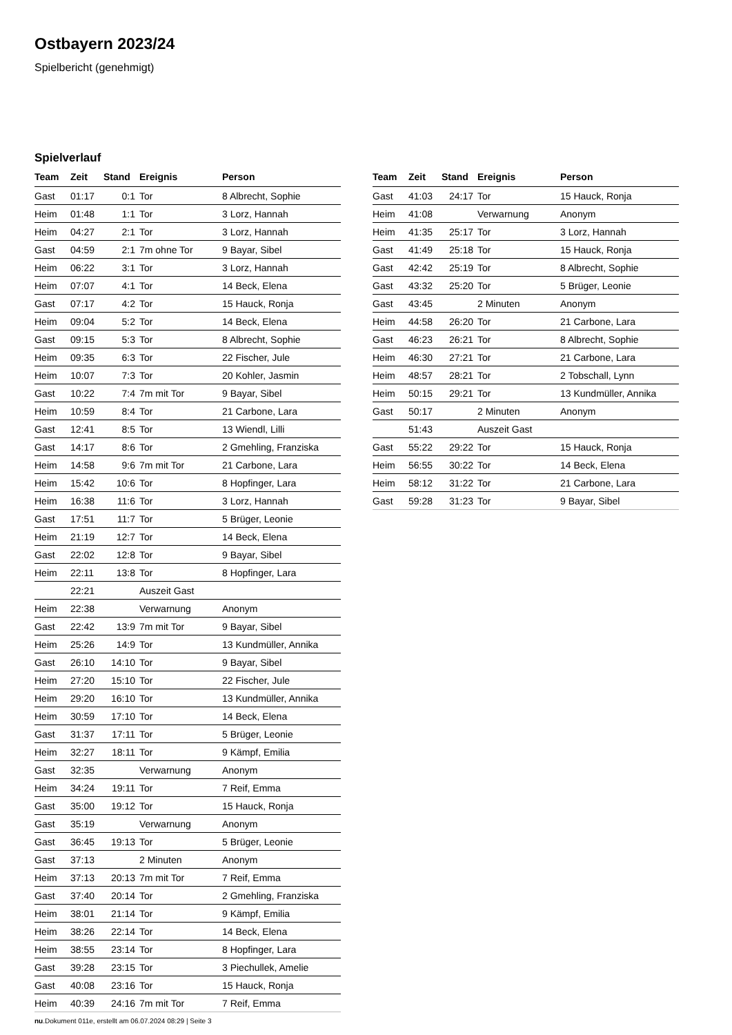Ostbayern 2023/24
Spielbericht (genehmigt)
Spielverlauf
| Team | Zeit | Stand | Ereignis | Person |
| --- | --- | --- | --- | --- |
| Gast | 01:17 | 0:1 | Tor | 8 Albrecht, Sophie |
| Heim | 01:48 | 1:1 | Tor | 3 Lorz, Hannah |
| Heim | 04:27 | 2:1 | Tor | 3 Lorz, Hannah |
| Gast | 04:59 | 2:1 | 7m ohne Tor | 9 Bayar, Sibel |
| Heim | 06:22 | 3:1 | Tor | 3 Lorz, Hannah |
| Heim | 07:07 | 4:1 | Tor | 14 Beck, Elena |
| Gast | 07:17 | 4:2 | Tor | 15 Hauck, Ronja |
| Heim | 09:04 | 5:2 | Tor | 14 Beck, Elena |
| Gast | 09:15 | 5:3 | Tor | 8 Albrecht, Sophie |
| Heim | 09:35 | 6:3 | Tor | 22 Fischer, Jule |
| Heim | 10:07 | 7:3 | Tor | 20 Kohler, Jasmin |
| Gast | 10:22 | 7:4 | 7m mit Tor | 9 Bayar, Sibel |
| Heim | 10:59 | 8:4 | Tor | 21 Carbone, Lara |
| Gast | 12:41 | 8:5 | Tor | 13 Wiendl, Lilli |
| Gast | 14:17 | 8:6 | Tor | 2 Gmehling, Franziska |
| Heim | 14:58 | 9:6 | 7m mit Tor | 21 Carbone, Lara |
| Heim | 15:42 | 10:6 | Tor | 8 Hopfinger, Lara |
| Heim | 16:38 | 11:6 | Tor | 3 Lorz, Hannah |
| Gast | 17:51 | 11:7 | Tor | 5 Brüger, Leonie |
| Heim | 21:19 | 12:7 | Tor | 14 Beck, Elena |
| Gast | 22:02 | 12:8 | Tor | 9 Bayar, Sibel |
| Heim | 22:11 | 13:8 | Tor | 8 Hopfinger, Lara |
| | 22:21 | | Auszeit Gast | |
| Heim | 22:38 | | Verwarnung | Anonym |
| Gast | 22:42 | 13:9 | 7m mit Tor | 9 Bayar, Sibel |
| Heim | 25:26 | 14:9 | Tor | 13 Kundmüller, Annika |
| Gast | 26:10 | 14:10 | Tor | 9 Bayar, Sibel |
| Heim | 27:20 | 15:10 | Tor | 22 Fischer, Jule |
| Heim | 29:20 | 16:10 | Tor | 13 Kundmüller, Annika |
| Heim | 30:59 | 17:10 | Tor | 14 Beck, Elena |
| Gast | 31:37 | 17:11 | Tor | 5 Brüger, Leonie |
| Heim | 32:27 | 18:11 | Tor | 9 Kämpf, Emilia |
| Gast | 32:35 | | Verwarnung | Anonym |
| Heim | 34:24 | 19:11 | Tor | 7 Reif, Emma |
| Gast | 35:00 | 19:12 | Tor | 15 Hauck, Ronja |
| Gast | 35:19 | | Verwarnung | Anonym |
| Gast | 36:45 | 19:13 | Tor | 5 Brüger, Leonie |
| Gast | 37:13 | | 2 Minuten | Anonym |
| Heim | 37:13 | 20:13 | 7m mit Tor | 7 Reif, Emma |
| Gast | 37:40 | 20:14 | Tor | 2 Gmehling, Franziska |
| Heim | 38:01 | 21:14 | Tor | 9 Kämpf, Emilia |
| Heim | 38:26 | 22:14 | Tor | 14 Beck, Elena |
| Heim | 38:55 | 23:14 | Tor | 8 Hopfinger, Lara |
| Gast | 39:28 | 23:15 | Tor | 3 Piechullek, Amelie |
| Gast | 40:08 | 23:16 | Tor | 15 Hauck, Ronja |
| Heim | 40:39 | 24:16 | 7m mit Tor | 7 Reif, Emma |
| Team | Zeit | Stand | Ereignis | Person |
| --- | --- | --- | --- | --- |
| Gast | 41:03 | 24:17 | Tor | 15 Hauck, Ronja |
| Heim | 41:08 | | Verwarnung | Anonym |
| Heim | 41:35 | 25:17 | Tor | 3 Lorz, Hannah |
| Gast | 41:49 | 25:18 | Tor | 15 Hauck, Ronja |
| Gast | 42:42 | 25:19 | Tor | 8 Albrecht, Sophie |
| Gast | 43:32 | 25:20 | Tor | 5 Brüger, Leonie |
| Gast | 43:45 | | 2 Minuten | Anonym |
| Heim | 44:58 | 26:20 | Tor | 21 Carbone, Lara |
| Gast | 46:23 | 26:21 | Tor | 8 Albrecht, Sophie |
| Heim | 46:30 | 27:21 | Tor | 21 Carbone, Lara |
| Heim | 48:57 | 28:21 | Tor | 2 Tobschall, Lynn |
| Heim | 50:15 | 29:21 | Tor | 13 Kundmüller, Annika |
| Gast | 50:17 | | 2 Minuten | Anonym |
| | 51:43 | | Auszeit Gast | |
| Gast | 55:22 | 29:22 | Tor | 15 Hauck, Ronja |
| Heim | 56:55 | 30:22 | Tor | 14 Beck, Elena |
| Heim | 58:12 | 31:22 | Tor | 21 Carbone, Lara |
| Gast | 59:28 | 31:23 | Tor | 9 Bayar, Sibel |
nu.Dokument 011e, erstellt am 06.07.2024 08:29 | Seite 3